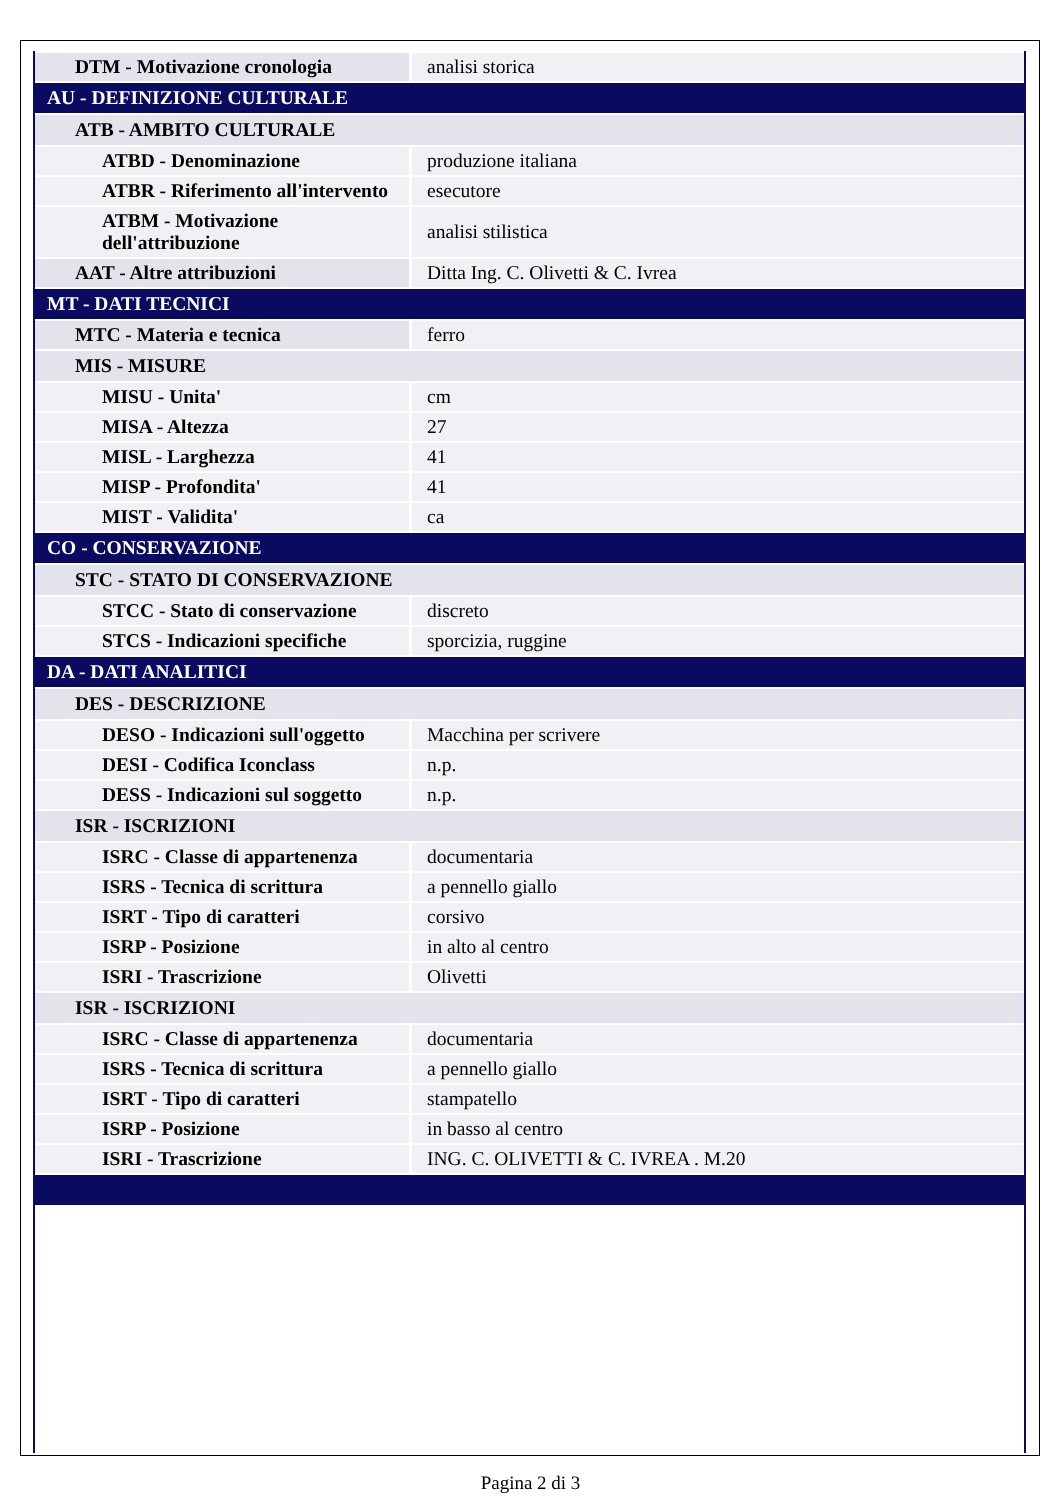| DTM - Motivazione cronologia | analisi storica |
| AU - DEFINIZIONE CULTURALE | |
| ATB - AMBITO CULTURALE | |
| ATBD - Denominazione | produzione italiana |
| ATBR - Riferimento all'intervento | esecutore |
| ATBM - Motivazione dell'attribuzione | analisi stilistica |
| AAT - Altre attribuzioni | Ditta Ing. C. Olivetti & C. Ivrea |
| MT - DATI TECNICI | |
| MTC - Materia e tecnica | ferro |
| MIS - MISURE | |
| MISU - Unita' | cm |
| MISA - Altezza | 27 |
| MISL - Larghezza | 41 |
| MISP - Profondita' | 41 |
| MIST - Validita' | ca |
| CO - CONSERVAZIONE | |
| STC - STATO DI CONSERVAZIONE | |
| STCC - Stato di conservazione | discreto |
| STCS - Indicazioni specifiche | sporcizia, ruggine |
| DA - DATI ANALITICI | |
| DES - DESCRIZIONE | |
| DESO - Indicazioni sull'oggetto | Macchina per scrivere |
| DESI - Codifica Iconclass | n.p. |
| DESS - Indicazioni sul soggetto | n.p. |
| ISR - ISCRIZIONI | |
| ISRC - Classe di appartenenza | documentaria |
| ISRS - Tecnica di scrittura | a pennello giallo |
| ISRT - Tipo di caratteri | corsivo |
| ISRP - Posizione | in alto al centro |
| ISRI - Trascrizione | Olivetti |
| ISR - ISCRIZIONI | |
| ISRC - Classe di appartenenza | documentaria |
| ISRS - Tecnica di scrittura | a pennello giallo |
| ISRT - Tipo di caratteri | stampatello |
| ISRP - Posizione | in basso al centro |
| ISRI - Trascrizione | ING. C. OLIVETTI & C. IVREA . M.20 |
Pagina 2 di 3